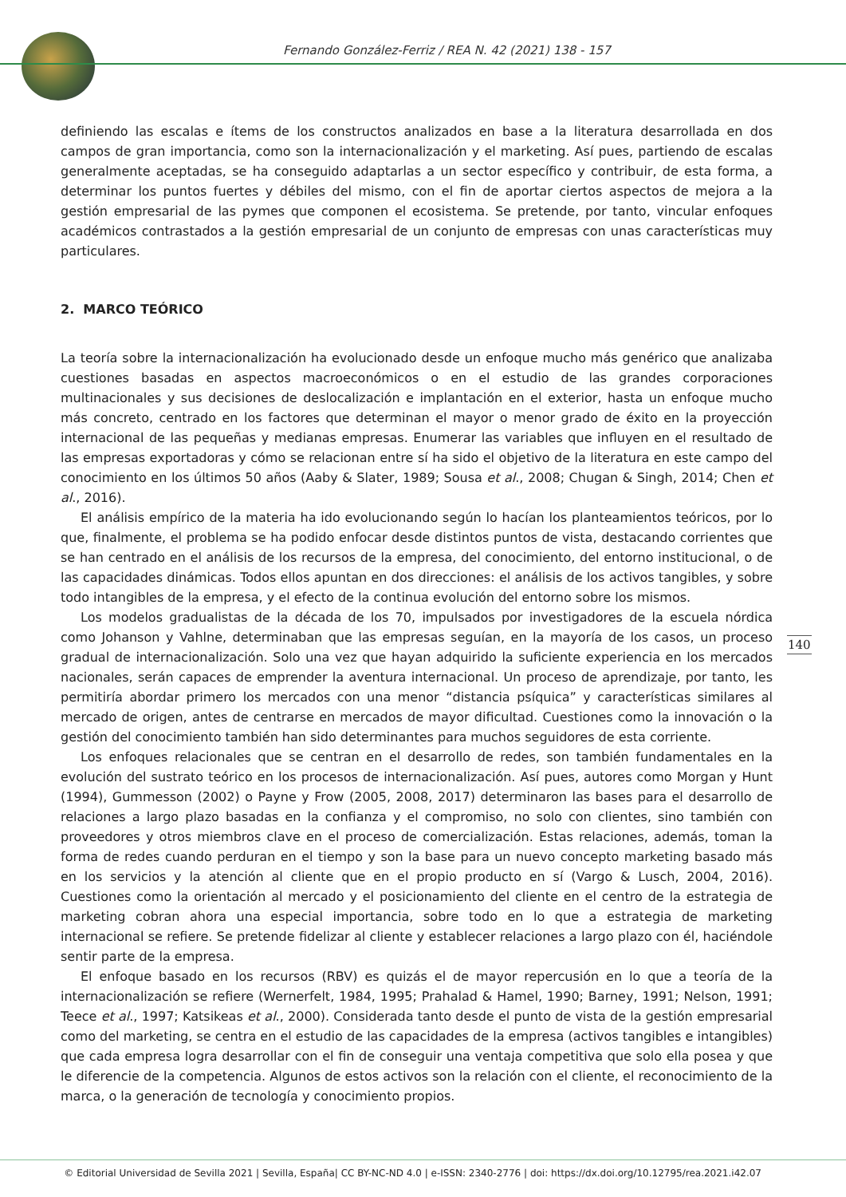Fernando González-Ferriz / REA N. 42 (2021) 138 - 157
definiendo las escalas e ítems de los constructos analizados en base a la literatura desarrollada en dos campos de gran importancia, como son la internacionalización y el marketing. Así pues, partiendo de escalas generalmente aceptadas, se ha conseguido adaptarlas a un sector específico y contribuir, de esta forma, a determinar los puntos fuertes y débiles del mismo, con el fin de aportar ciertos aspectos de mejora a la gestión empresarial de las pymes que componen el ecosistema. Se pretende, por tanto, vincular enfoques académicos contrastados a la gestión empresarial de un conjunto de empresas con unas características muy particulares.
2. MARCO TEÓRICO
La teoría sobre la internacionalización ha evolucionado desde un enfoque mucho más genérico que analizaba cuestiones basadas en aspectos macroeconómicos o en el estudio de las grandes corporaciones multinacionales y sus decisiones de deslocalización e implantación en el exterior, hasta un enfoque mucho más concreto, centrado en los factores que determinan el mayor o menor grado de éxito en la proyección internacional de las pequeñas y medianas empresas. Enumerar las variables que influyen en el resultado de las empresas exportadoras y cómo se relacionan entre sí ha sido el objetivo de la literatura en este campo del conocimiento en los últimos 50 años (Aaby & Slater, 1989; Sousa et al., 2008; Chugan & Singh, 2014; Chen et al., 2016).
El análisis empírico de la materia ha ido evolucionando según lo hacían los planteamientos teóricos, por lo que, finalmente, el problema se ha podido enfocar desde distintos puntos de vista, destacando corrientes que se han centrado en el análisis de los recursos de la empresa, del conocimiento, del entorno institucional, o de las capacidades dinámicas. Todos ellos apuntan en dos direcciones: el análisis de los activos tangibles, y sobre todo intangibles de la empresa, y el efecto de la continua evolución del entorno sobre los mismos.
Los modelos gradualistas de la década de los 70, impulsados por investigadores de la escuela nórdica como Johanson y Vahlne, determinaban que las empresas seguían, en la mayoría de los casos, un proceso gradual de internacionalización. Solo una vez que hayan adquirido la suficiente experiencia en los mercados nacionales, serán capaces de emprender la aventura internacional. Un proceso de aprendizaje, por tanto, les permitiría abordar primero los mercados con una menor “distancia psíquica” y características similares al mercado de origen, antes de centrarse en mercados de mayor dificultad. Cuestiones como la innovación o la gestión del conocimiento también han sido determinantes para muchos seguidores de esta corriente.
Los enfoques relacionales que se centran en el desarrollo de redes, son también fundamentales en la evolución del sustrato teórico en los procesos de internacionalización. Así pues, autores como Morgan y Hunt (1994), Gummesson (2002) o Payne y Frow (2005, 2008, 2017) determinaron las bases para el desarrollo de relaciones a largo plazo basadas en la confianza y el compromiso, no solo con clientes, sino también con proveedores y otros miembros clave en el proceso de comercialización. Estas relaciones, además, toman la forma de redes cuando perduran en el tiempo y son la base para un nuevo concepto marketing basado más en los servicios y la atención al cliente que en el propio producto en sí (Vargo & Lusch, 2004, 2016). Cuestiones como la orientación al mercado y el posicionamiento del cliente en el centro de la estrategia de marketing cobran ahora una especial importancia, sobre todo en lo que a estrategia de marketing internacional se refiere. Se pretende fidelizar al cliente y establecer relaciones a largo plazo con él, haciéndole sentir parte de la empresa.
El enfoque basado en los recursos (RBV) es quizás el de mayor repercusión en lo que a teoría de la internacionalización se refiere (Wernerfelt, 1984, 1995; Prahalad & Hamel, 1990; Barney, 1991; Nelson, 1991; Teece et al., 1997; Katsikeas et al., 2000). Considerada tanto desde el punto de vista de la gestión empresarial como del marketing, se centra en el estudio de las capacidades de la empresa (activos tangibles e intangibles) que cada empresa logra desarrollar con el fin de conseguir una ventaja competitiva que solo ella posea y que le diferencie de la competencia. Algunos de estos activos son la relación con el cliente, el reconocimiento de la marca, o la generación de tecnología y conocimiento propios.
140
© Editorial Universidad de Sevilla 2021 | Sevilla, España| CC BY-NC-ND 4.0 | e-ISSN: 2340-2776 | doi: https://dx.doi.org/10.12795/rea.2021.i42.07